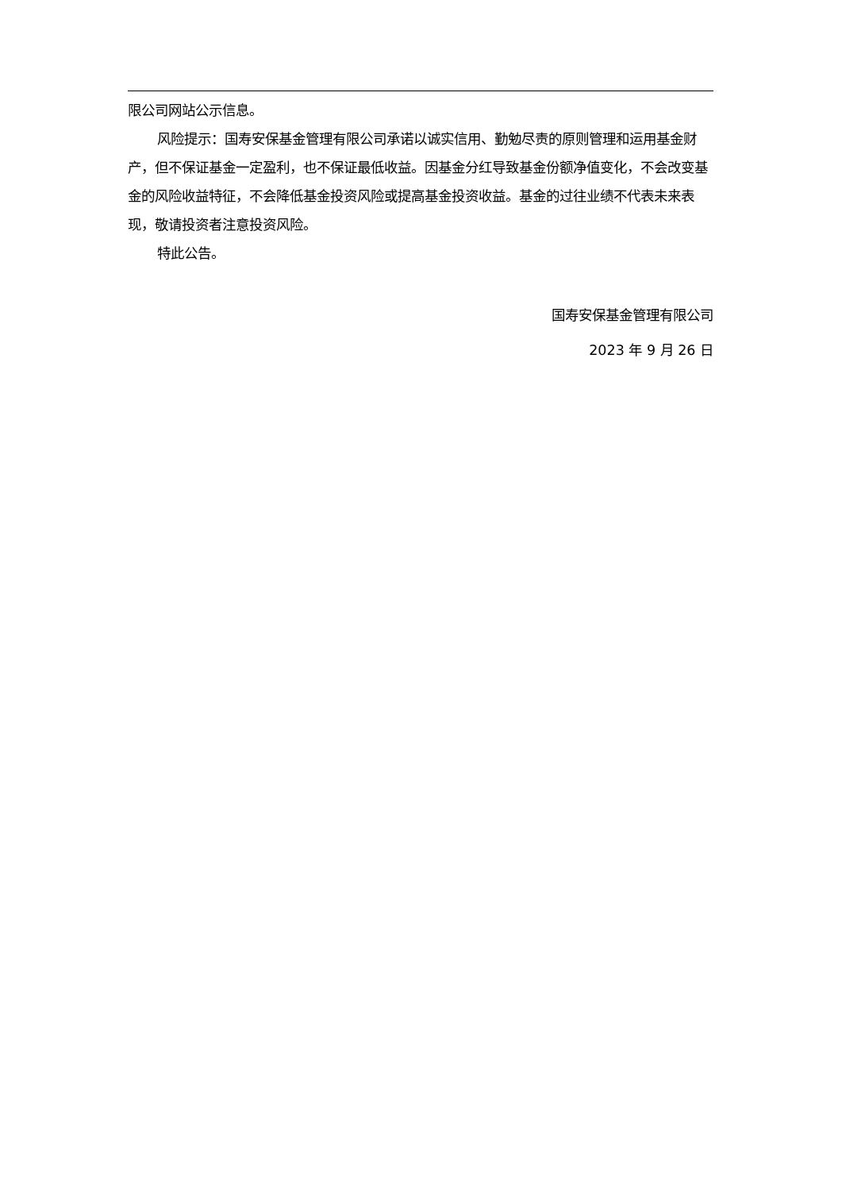限公司网站公示信息。
风险提示：国寿安保基金管理有限公司承诺以诚实信用、勤勉尽责的原则管理和运用基金财产，但不保证基金一定盈利，也不保证最低收益。因基金分红导致基金份额净值变化，不会改变基金的风险收益特征，不会降低基金投资风险或提高基金投资收益。基金的过往业绩不代表未来表现，敬请投资者注意投资风险。
特此公告。
国寿安保基金管理有限公司
2023 年 9 月 26 日